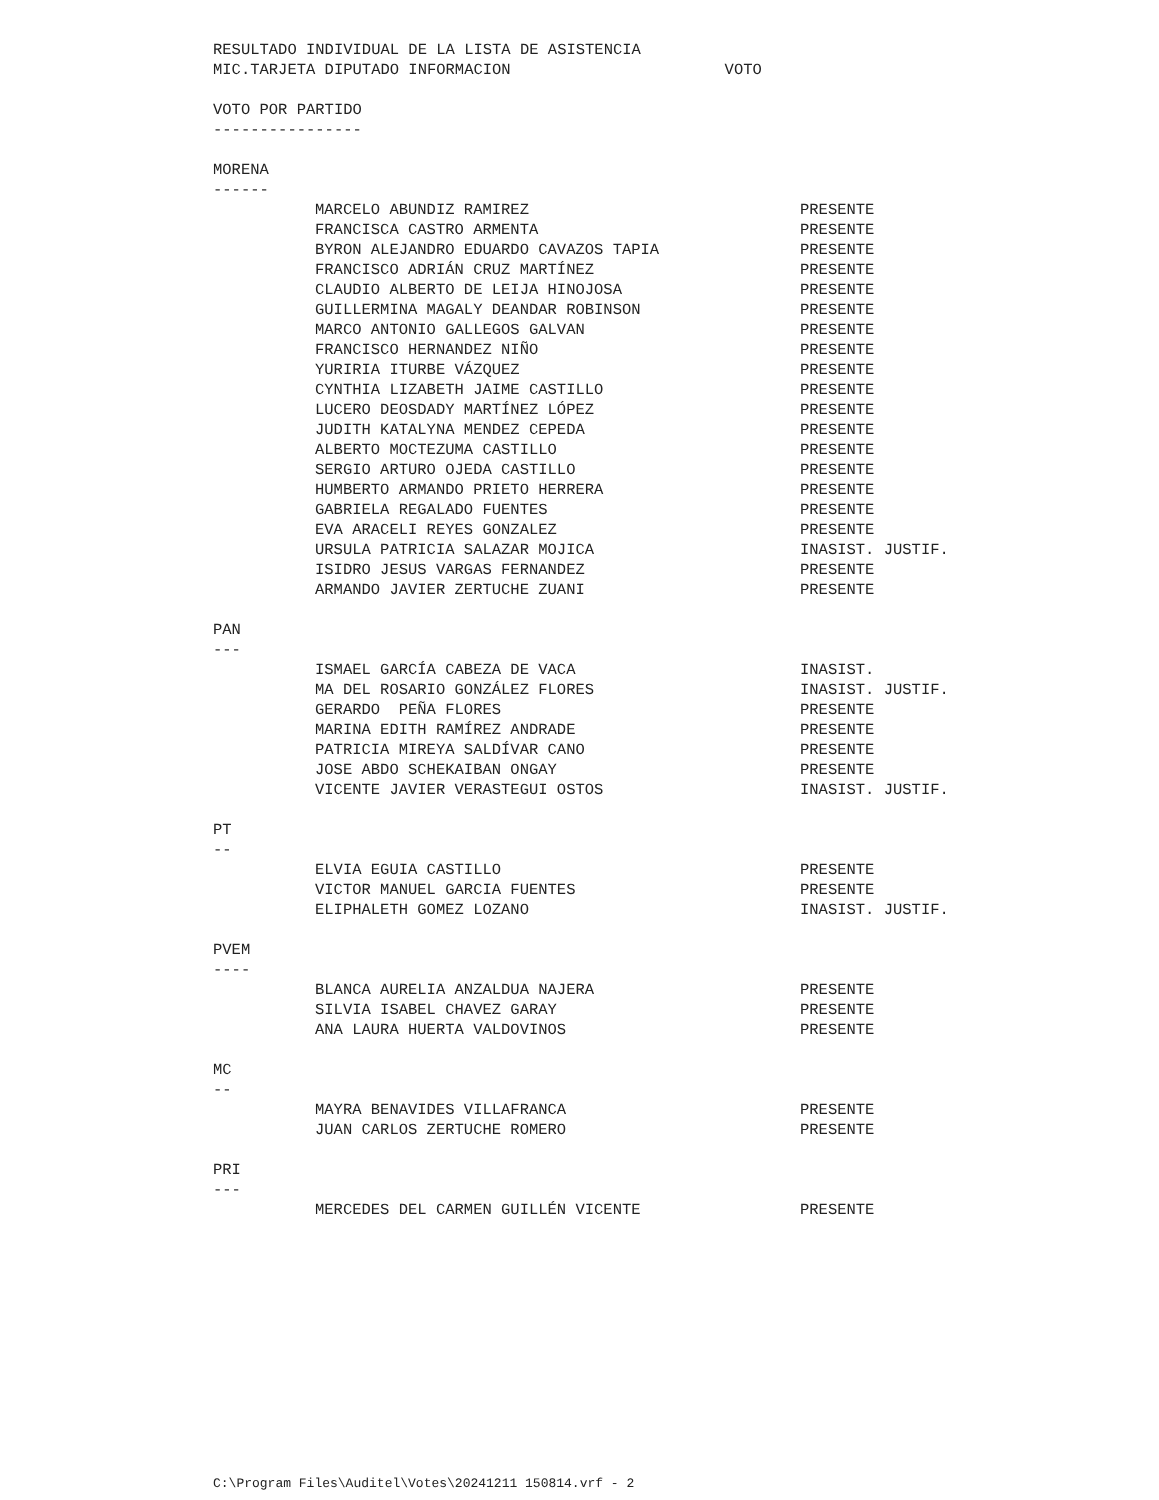RESULTADO INDIVIDUAL DE LA LISTA DE ASISTENCIA
MIC.TARJETA DIPUTADO INFORMACION VOTO
VOTO POR PARTIDO
----------------
MORENA
------
| MARCELO ABUNDIZ RAMIREZ | PRESENTE |
| FRANCISCA CASTRO ARMENTA | PRESENTE |
| BYRON ALEJANDRO EDUARDO CAVAZOS TAPIA | PRESENTE |
| FRANCISCO ADRIÁN CRUZ MARTÍNEZ | PRESENTE |
| CLAUDIO ALBERTO DE LEIJA HINOJOSA | PRESENTE |
| GUILLERMINA MAGALY DEANDAR ROBINSON | PRESENTE |
| MARCO ANTONIO GALLEGOS GALVAN | PRESENTE |
| FRANCISCO HERNANDEZ NIÑO | PRESENTE |
| YURIRIA ITURBE VÁZQUEZ | PRESENTE |
| CYNTHIA LIZABETH JAIME CASTILLO | PRESENTE |
| LUCERO DEOSDADY MARTÍNEZ LÓPEZ | PRESENTE |
| JUDITH KATALYNA MENDEZ CEPEDA | PRESENTE |
| ALBERTO MOCTEZUMA CASTILLO | PRESENTE |
| SERGIO ARTURO OJEDA CASTILLO | PRESENTE |
| HUMBERTO ARMANDO PRIETO HERRERA | PRESENTE |
| GABRIELA REGALADO FUENTES | PRESENTE |
| EVA ARACELI REYES GONZALEZ | PRESENTE |
| URSULA PATRICIA SALAZAR MOJICA | INASIST. JUSTIF. |
| ISIDRO JESUS VARGAS FERNANDEZ | PRESENTE |
| ARMANDO JAVIER ZERTUCHE ZUANI | PRESENTE |
PAN
---
| ISMAEL GARCÍA CABEZA DE VACA | INASIST. |
| MA DEL ROSARIO GONZÁLEZ FLORES | INASIST. JUSTIF. |
| GERARDO PEÑA FLORES | PRESENTE |
| MARINA EDITH RAMÍREZ ANDRADE | PRESENTE |
| PATRICIA MIREYA SALDÍVAR CANO | PRESENTE |
| JOSE ABDO SCHEKAIBAN ONGAY | PRESENTE |
| VICENTE JAVIER VERASTEGUI OSTOS | INASIST. JUSTIF. |
PT
--
| ELVIA EGUIA CASTILLO | PRESENTE |
| VICTOR MANUEL GARCIA FUENTES | PRESENTE |
| ELIPHALETH GOMEZ LOZANO | INASIST. JUSTIF. |
PVEM
----
| BLANCA AURELIA ANZALDUA NAJERA | PRESENTE |
| SILVIA ISABEL CHAVEZ GARAY | PRESENTE |
| ANA LAURA HUERTA VALDOVINOS | PRESENTE |
MC
--
| MAYRA BENAVIDES VILLAFRANCA | PRESENTE |
| JUAN CARLOS ZERTUCHE ROMERO | PRESENTE |
PRI
---
| MERCEDES DEL CARMEN GUILLÉN VICENTE | PRESENTE |
C:\Program Files\Auditel\Votes\20241211 150814.vrf - 2